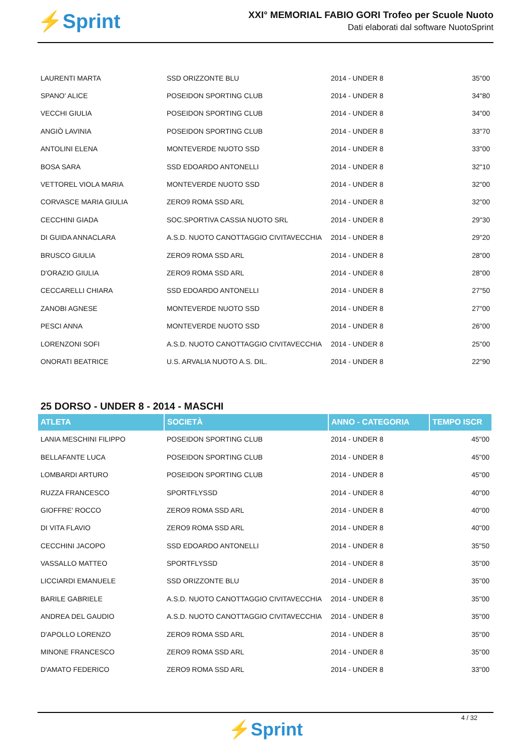⚡Sprint
XXI° MEMORIAL FABIO GORI Trofeo per Scuole Nuoto
Dati elaborati dal software NuotoSprint
| LAURENTI MARTA | SSD ORIZZONTE BLU | 2014 - UNDER 8 | 35"00 |
| SPANO' ALICE | POSEIDON SPORTING CLUB | 2014 - UNDER 8 | 34"80 |
| VECCHI GIULIA | POSEIDON SPORTING CLUB | 2014 - UNDER 8 | 34"00 |
| ANGIÒ LAVINIA | POSEIDON SPORTING CLUB | 2014 - UNDER 8 | 33"70 |
| ANTOLINI ELENA | MONTEVERDE NUOTO SSD | 2014 - UNDER 8 | 33"00 |
| BOSA SARA | SSD EDOARDO ANTONELLI | 2014 - UNDER 8 | 32"10 |
| VETTOREL VIOLA MARIA | MONTEVERDE NUOTO SSD | 2014 - UNDER 8 | 32"00 |
| CORVASCE MARIA GIULIA | ZERO9 ROMA SSD ARL | 2014 - UNDER 8 | 32"00 |
| CECCHINI GIADA | SOC.SPORTIVA CASSIA NUOTO SRL | 2014 - UNDER 8 | 29"30 |
| DI GUIDA ANNACLARA | A.S.D. NUOTO CANOTTAGGIO CIVITAVECCHIA | 2014 - UNDER 8 | 29"20 |
| BRUSCO GIULIA | ZERO9 ROMA SSD ARL | 2014 - UNDER 8 | 28"00 |
| D'ORAZIO GIULIA | ZERO9 ROMA SSD ARL | 2014 - UNDER 8 | 28"00 |
| CECCARELLI CHIARA | SSD EDOARDO ANTONELLI | 2014 - UNDER 8 | 27"50 |
| ZANOBI AGNESE | MONTEVERDE NUOTO SSD | 2014 - UNDER 8 | 27"00 |
| PESCI ANNA | MONTEVERDE NUOTO SSD | 2014 - UNDER 8 | 26"00 |
| LORENZONI SOFI | A.S.D. NUOTO CANOTTAGGIO CIVITAVECCHIA | 2014 - UNDER 8 | 25"00 |
| ONORATI BEATRICE | U.S. ARVALIA NUOTO A.S. DIL. | 2014 - UNDER 8 | 22"90 |
25 DORSO - UNDER 8 - 2014 - MASCHI
| ATLETA | SOCIETÀ | ANNO - CATEGORIA | TEMPO ISCR |
| --- | --- | --- | --- |
| LANIA MESCHINI FILIPPO | POSEIDON SPORTING CLUB | 2014 - UNDER 8 | 45"00 |
| BELLAFANTE LUCA | POSEIDON SPORTING CLUB | 2014 - UNDER 8 | 45"00 |
| LOMBARDI ARTURO | POSEIDON SPORTING CLUB | 2014 - UNDER 8 | 45"00 |
| RUZZA FRANCESCO | SPORTFLYSSD | 2014 - UNDER 8 | 40"00 |
| GIOFFRE' ROCCO | ZERO9 ROMA SSD ARL | 2014 - UNDER 8 | 40"00 |
| DI VITA FLAVIO | ZERO9 ROMA SSD ARL | 2014 - UNDER 8 | 40"00 |
| CECCHINI JACOPO | SSD EDOARDO ANTONELLI | 2014 - UNDER 8 | 35"50 |
| VASSALLO MATTEO | SPORTFLYSSD | 2014 - UNDER 8 | 35"00 |
| LICCIARDI EMANUELE | SSD ORIZZONTE BLU | 2014 - UNDER 8 | 35"00 |
| BARILE GABRIELE | A.S.D. NUOTO CANOTTAGGIO CIVITAVECCHIA | 2014 - UNDER 8 | 35"00 |
| ANDREA DEL GAUDIO | A.S.D. NUOTO CANOTTAGGIO CIVITAVECCHIA | 2014 - UNDER 8 | 35"00 |
| D'APOLLO LORENZO | ZERO9 ROMA SSD ARL | 2014 - UNDER 8 | 35"00 |
| MINONE FRANCESCO | ZERO9 ROMA SSD ARL | 2014 - UNDER 8 | 35"00 |
| D'AMATO FEDERICO | ZERO9 ROMA SSD ARL | 2014 - UNDER 8 | 33"00 |
4 / 32
⚡Sprint